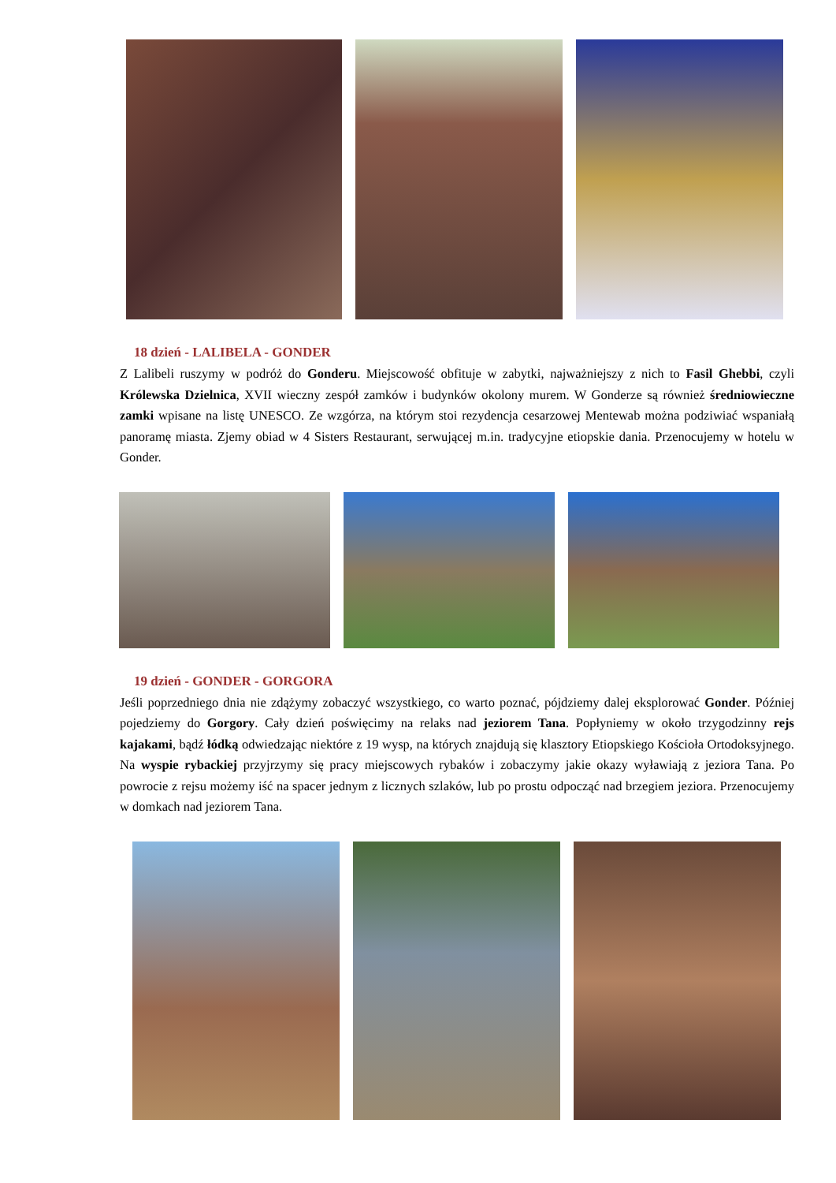18 dzień - LALIBELA - GONDER
Z Lalibeli ruszymy w podróż do Gonderu. Miejscowość obfituje w zabytki, najważniejszy z nich to Fasil Ghebbi, czyli Królewska Dzielnica, XVII wieczny zespół zamków i budynków okolony murem. W Gonderze są również średniowieczne zamki wpisane na listę UNESCO. Ze wzgórza, na którym stoi rezydencja cesarzowej Mentewab można podziwiać wspaniałą panoramę miasta. Zjemy obiad w 4 Sisters Restaurant, serwującej m.in. tradycyjne etiopskie dania. Przenocujemy w hotelu w Gonder.
19 dzień - GONDER - GORGORA
Jeśli poprzedniego dnia nie zdążymy zobaczyć wszystkiego, co warto poznać, pójdziemy dalej eksplorować Gonder. Później pojedziemy do Gorgory. Cały dzień poświęcimy na relaks nad jeziorem Tana. Popłyniemy w około trzygodzinny rejs kajakami, bądź łódką odwiedzając niektóre z 19 wysp, na których znajdują się klasztory Etiopskiego Kościoła Ortodoksyjnego. Na wyspie rybackiej przyjrzymy się pracy miejscowych rybaków i zobaczymy jakie okazy wyławiają z jeziora Tana. Po powrocie z rejsu możemy iść na spacer jednym z licznych szlaków, lub po prostu odpocząć nad brzegiem jeziora. Przenocujemy w domkach nad jeziorem Tana.